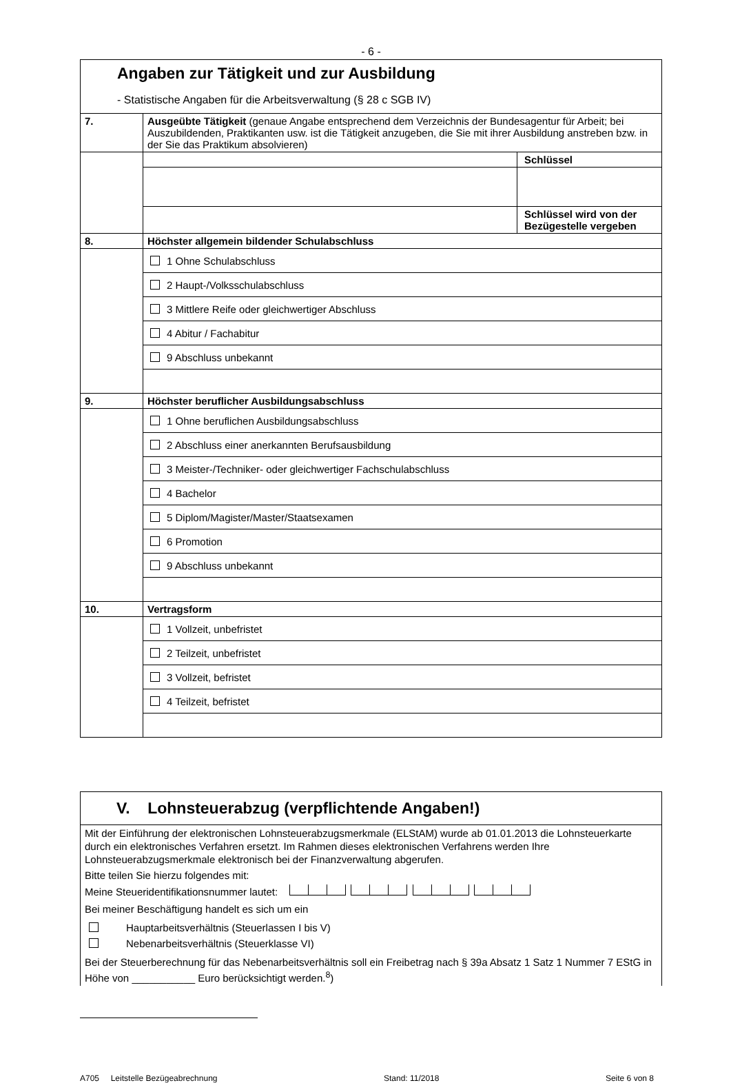- 6 -
| Angaben zur Tätigkeit und zur Ausbildung - Statistische Angaben für die Arbeitsverwaltung (§ 28 c SGB IV) | | |
| 7. | Ausgeübte Tätigkeit (genaue Angabe entsprechend dem Verzeichnis der Bundesagentur für Arbeit; bei Auszubildenden, Praktikanten usw. ist die Tätigkeit anzugeben, die Sie mit ihrer Ausbildung anstreben bzw. in der Sie das Praktikum absolvieren) | |
| | | Schlüssel |
| | | Schlüssel wird von der Bezügestelle vergeben |
| 8. | Höchster allgemein bildender Schulabschluss | |
| | 1 Ohne Schulabschluss | |
| | 2 Haupt-/Volksschulabschluss | |
| | 3 Mittlere Reife oder gleichwertiger Abschluss | |
| | 4 Abitur / Fachabitur | |
| | 9 Abschluss unbekannt | |
| 9. | Höchster beruflicher Ausbildungsabschluss | |
| | 1 Ohne beruflichen Ausbildungsabschluss | |
| | 2 Abschluss einer anerkannten Berufsausbildung | |
| | 3 Meister-/Techniker- oder gleichwertiger Fachschulabschluss | |
| | 4 Bachelor | |
| | 5 Diplom/Magister/Master/Staatsexamen | |
| | 6 Promotion | |
| | 9 Abschluss unbekannt | |
| 10. | Vertragsform | |
| | 1 Vollzeit, unbefristet | |
| | 2 Teilzeit, unbefristet | |
| | 3 Vollzeit, befristet | |
| | 4 Teilzeit, befristet | |
| V. Lohnsteuerabzug (verpflichtende Angaben!) |
| Mit der Einführung der elektronischen Lohnsteuerabzugsmerkmale (ELStAM) wurde ab 01.01.2013 die Lohnsteuerkarte durch ein elektronisches Verfahren ersetzt. Im Rahmen dieses elektronischen Verfahrens werden Ihre Lohnsteuerabzugsmerkmale elektronisch bei der Finanzverwaltung abgerufen. Bitte teilen Sie hierzu folgendes mit: Meine Steueridentifikationsnummer lautet: Bei meiner Beschäftigung handelt es sich um ein Hauptarbeitsverhältnis (Steuerlassen I bis V) Nebenarbeitsverhältnis (Steuerklasse VI) Bei der Steuerberechnung für das Nebenarbeitsverhältnis soll ein Freibetrag nach § 39a Absatz 1 Satz 1 Nummer 7 EStG in Höhe von ___________ Euro berücksichtigt werden.<sup>8</sup>) |
A705 Leitstelle Bezügeabrechnung Stand: 11/2018 Seite 6 von 8